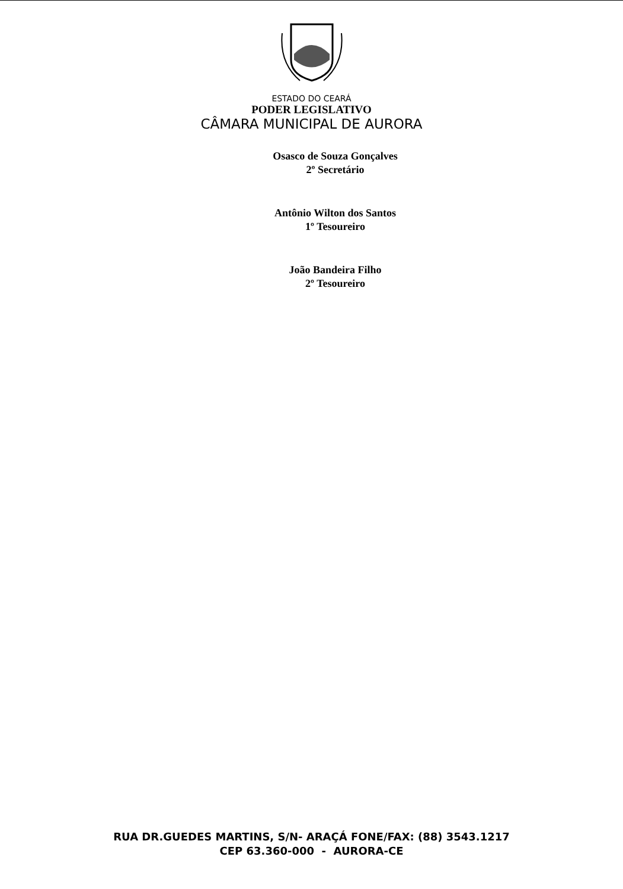ESTADO DO CEARÁ
PODER LEGISLATIVO
CÂMARA MUNICIPAL DE AURORA
Osasco de Souza Gonçalves
2º Secretário
Antônio Wilton dos Santos
1º Tesoureiro
João Bandeira Filho
2º Tesoureiro
RUA DR.GUEDES MARTINS, S/N- ARAÇÁ FONE/FAX: (88) 3543.1217
CEP 63.360-000 - AURORA-CE